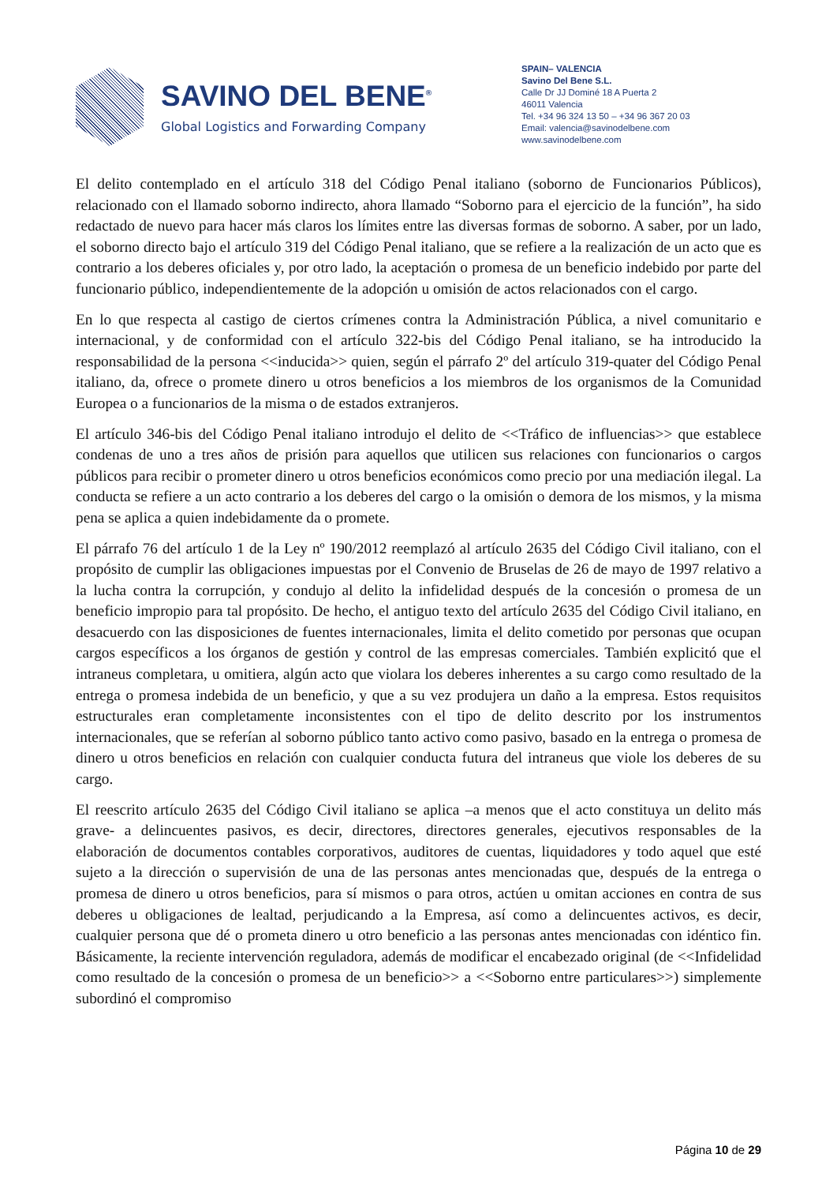SAVINO DEL BENE<sup>®</sup>
Global Logistics and Forwarding Company
SPAIN– VALENCIA
Savino Del Bene S.L.
Calle Dr JJ Dominé 18 A Puerta 2
46011 Valencia
Tel. +34 96 324 13 50 – +34 96 367 20 03
Email: valencia@savinodelbene.com
www.savinodelbene.com
El delito contemplado en el artículo 318 del Código Penal italiano (soborno de Funcionarios Públicos), relacionado con el llamado soborno indirecto, ahora llamado “Soborno para el ejercicio de la función”, ha sido redactado de nuevo para hacer más claros los límites entre las diversas formas de soborno. A saber, por un lado, el soborno directo bajo el artículo 319 del Código Penal italiano, que se refiere a la realización de un acto que es contrario a los deberes oficiales y, por otro lado, la aceptación o promesa de un beneficio indebido por parte del funcionario público, independientemente de la adopción u omisión de actos relacionados con el cargo.
En lo que respecta al castigo de ciertos crímenes contra la Administración Pública, a nivel comunitario e internacional, y de conformidad con el artículo 322-bis del Código Penal italiano, se ha introducido la responsabilidad de la persona <<inducida>> quien, según el párrafo 2º del artículo 319-quater del Código Penal italiano, da, ofrece o promete dinero u otros beneficios a los miembros de los organismos de la Comunidad Europea o a funcionarios de la misma o de estados extranjeros.
El artículo 346-bis del Código Penal italiano introdujo el delito de <<Tráfico de influencias>> que establece condenas de uno a tres años de prisión para aquellos que utilicen sus relaciones con funcionarios o cargos públicos para recibir o prometer dinero u otros beneficios económicos como precio por una mediación ilegal. La conducta se refiere a un acto contrario a los deberes del cargo o la omisión o demora de los mismos, y la misma pena se aplica a quien indebidamente da o promete.
El párrafo 76 del artículo 1 de la Ley nº 190/2012 reemplazó al artículo 2635 del Código Civil italiano, con el propósito de cumplir las obligaciones impuestas por el Convenio de Bruselas de 26 de mayo de 1997 relativo a la lucha contra la corrupción, y condujo al delito la infidelidad después de la concesión o promesa de un beneficio impropio para tal propósito. De hecho, el antiguo texto del artículo 2635 del Código Civil italiano, en desacuerdo con las disposiciones de fuentes internacionales, limita el delito cometido por personas que ocupan cargos específicos a los órganos de gestión y control de las empresas comerciales. También explicitó que el intraneus completara, u omitiera, algún acto que violara los deberes inherentes a su cargo como resultado de la entrega o promesa indebida de un beneficio, y que a su vez produjera un daño a la empresa. Estos requisitos estructurales eran completamente inconsistentes con el tipo de delito descrito por los instrumentos internacionales, que se referían al soborno público tanto activo como pasivo, basado en la entrega o promesa de dinero u otros beneficios en relación con cualquier conducta futura del intraneus que viole los deberes de su cargo.
El reescrito artículo 2635 del Código Civil italiano se aplica –a menos que el acto constituya un delito más grave- a delincuentes pasivos, es decir, directores, directores generales, ejecutivos responsables de la elaboración de documentos contables corporativos, auditores de cuentas, liquidadores y todo aquel que esté sujeto a la dirección o supervisión de una de las personas antes mencionadas que, después de la entrega o promesa de dinero u otros beneficios, para sí mismos o para otros, actúen u omitan acciones en contra de sus deberes u obligaciones de lealtad, perjudicando a la Empresa, así como a delincuentes activos, es decir, cualquier persona que dé o prometa dinero u otro beneficio a las personas antes mencionadas con idéntico fin. Básicamente, la reciente intervención reguladora, además de modificar el encabezado original (de <<Infidelidad como resultado de la concesión o promesa de un beneficio>> a <<Soborno entre particulares>>) simplemente subordinó el compromiso
Página 10 de 29